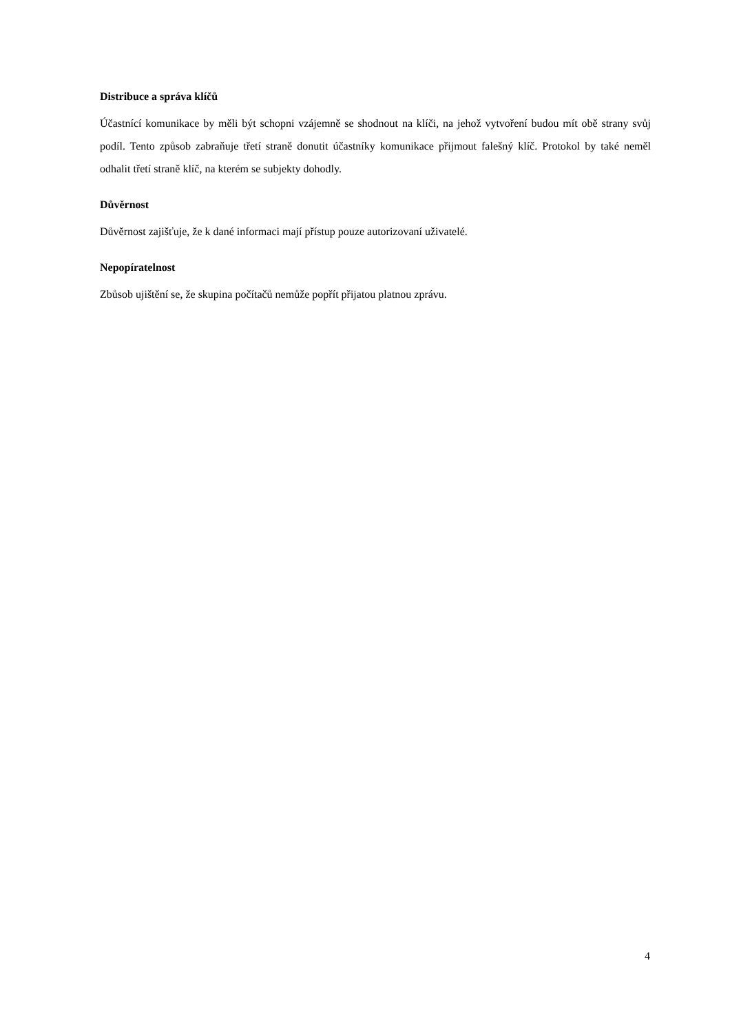Distribuce a správa klíčů
Účastnící komunikace by měli být schopni vzájemně se shodnout na klíči, na jehož vytvoření budou mít obě strany svůj podíl. Tento způsob zabraňuje třetí straně donutit účastníky komunikace přijmout falešný klíč. Protokol by také neměl odhalit třetí straně klíč, na kterém se subjekty dohodly.
Důvěrnost
Důvěrnost zajišťuje, že k dané informaci mají přístup pouze autorizovaní uživatelé.
Nepopíratelnost
Zbůsob ujištění se, že skupina počítačů nemůže popřít přijatou platnou zprávu.
4